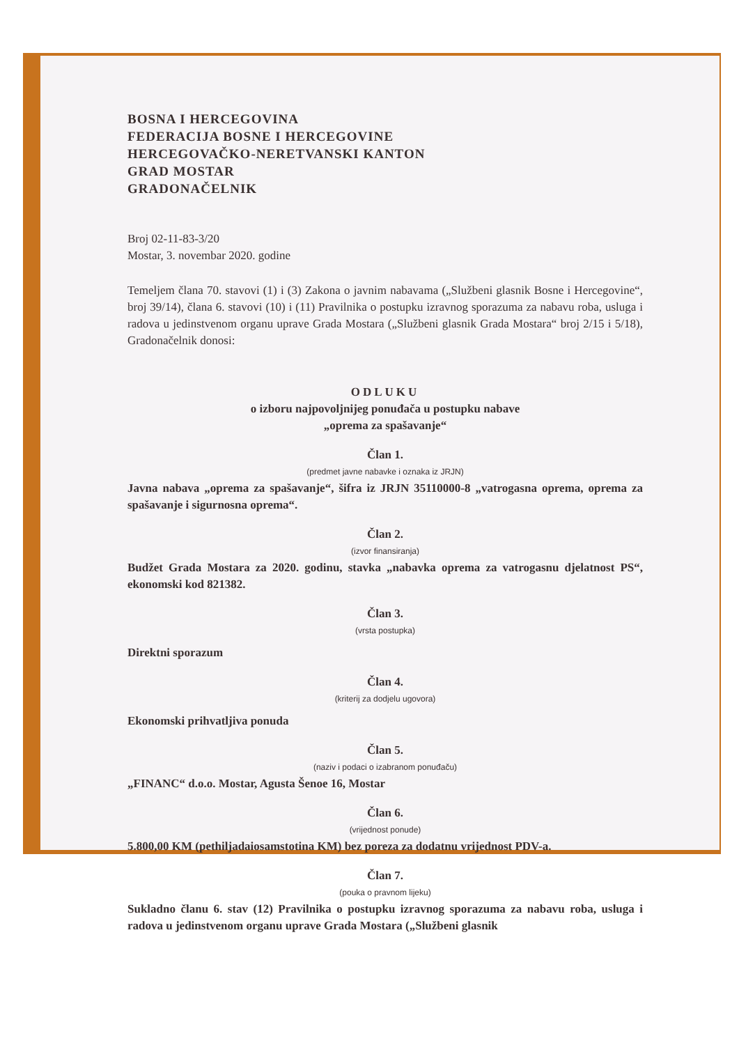BOSNA I HERCEGOVINA
FEDERACIJA BOSNE I HERCEGOVINE
HERCEGOVAČKO-NERETVANSKI KANTON
GRAD MOSTAR
GRADONAČELNIK
Broj 02-11-83-3/20
Mostar, 3. novembar 2020. godine
Temeljem člana 70. stavovi (1) i (3) Zakona o javnim nabavama („Službeni glasnik Bosne i Hercegovine“, broj 39/14), člana 6. stavovi (10) i (11) Pravilnika o postupku izravnog sporazuma za nabavu roba, usluga i radova u jedinstvenom organu uprave Grada Mostara („Službeni glasnik Grada Mostara“ broj 2/15 i 5/18), Gradonačelnik donosi:
ODLUKU
o izboru najpovoljnijeg ponuđača u postupku nabave
„oprema za spašavanje“
Član 1.
(predmet javne nabavke i oznaka iz JRJN)
Javna nabava „oprema za spašavanje“, šifra iz JRJN 35110000-8 „vatrogasna oprema, oprema za spašavanje i sigurnosna oprema“.
Član 2.
(izvor finansiranja)
Budžet Grada Mostara za 2020. godinu, stavka „nabavka oprema za vatrogasnu djelatnost PS“, ekonomski kod 821382.
Član 3.
(vrsta postupka)
Direktni sporazum
Član 4.
(kriterij za dodjelu ugovora)
Ekonomski prihvatljiva ponuda
Član 5.
(naziv i podaci o izabranom ponuđaču)
„FINANC“ d.o.o. Mostar, Agusta Šenoe 16, Mostar
Član 6.
(vrijednost ponude)
5.800,00 KM (pethiljadaiosamstotina KM) bez poreza za dodatnu vrijednost PDV-a.
Član 7.
(pouka o pravnom lijeku)
Sukladno članu 6. stav (12) Pravilnika o postupku izravnog sporazuma za nabavu roba, usluga i radova u jedinstvenom organu uprave Grada Mostara („Službeni glasnik